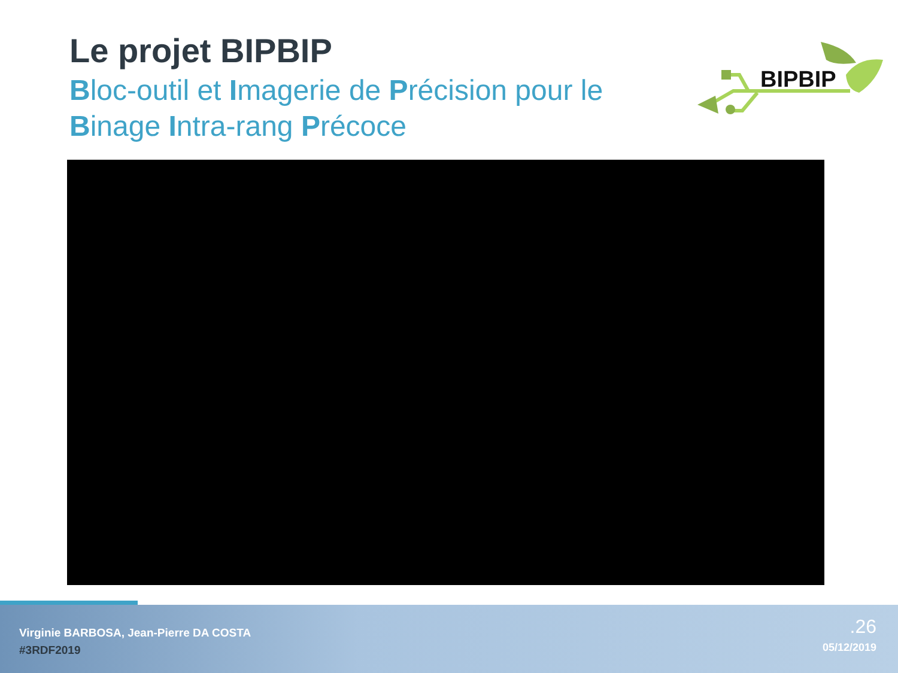Le projet BIPBIP
Bloc-outil et Imagerie de Précision pour le
Binage Intra-rang Précoce
BIPBIP
Virginie BARBOSA, Jean-Pierre DA COSTA
#3RDF2019
.26
05/12/2019